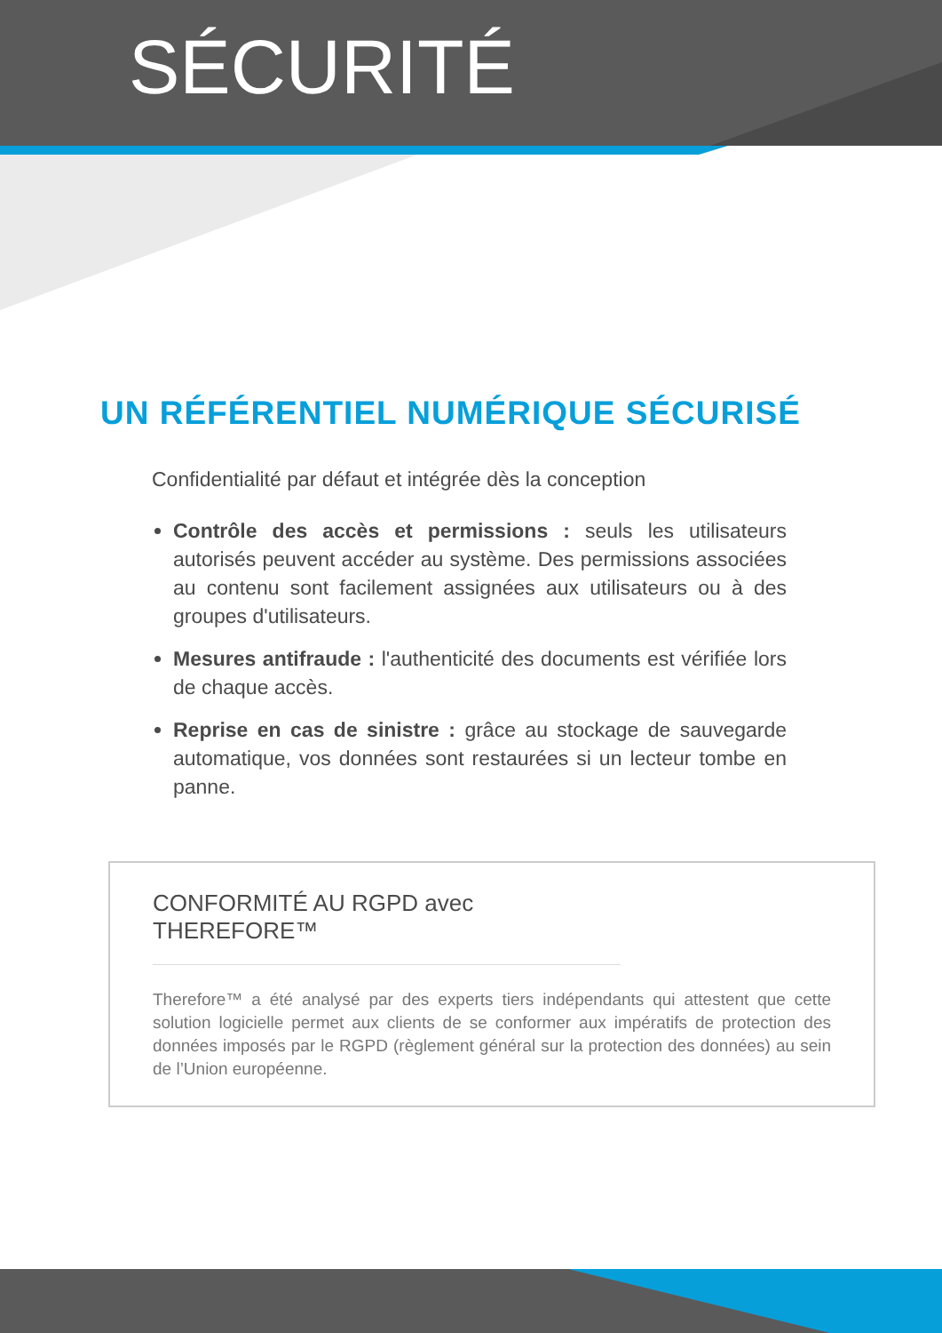SÉCURITÉ
UN RÉFÉRENTIEL NUMÉRIQUE SÉCURISÉ
Confidentialité par défaut et intégrée dès la conception
Contrôle des accès et permissions : seuls les utilisateurs autorisés peuvent accéder au système. Des permissions associées au contenu sont facilement assignées aux utilisateurs ou à des groupes d'utilisateurs.
Mesures antifraude : l'authenticité des documents est vérifiée lors de chaque accès.
Reprise en cas de sinistre : grâce au stockage de sauvegarde automatique, vos données sont restaurées si un lecteur tombe en panne.
CONFORMITÉ AU RGPD avec THEREFORE™
Therefore™ a été analysé par des experts tiers indépendants qui attestent que cette solution logicielle permet aux clients de se conformer aux impératifs de protection des données imposés par le RGPD (règlement général sur la protection des données) au sein de l’Union européenne.